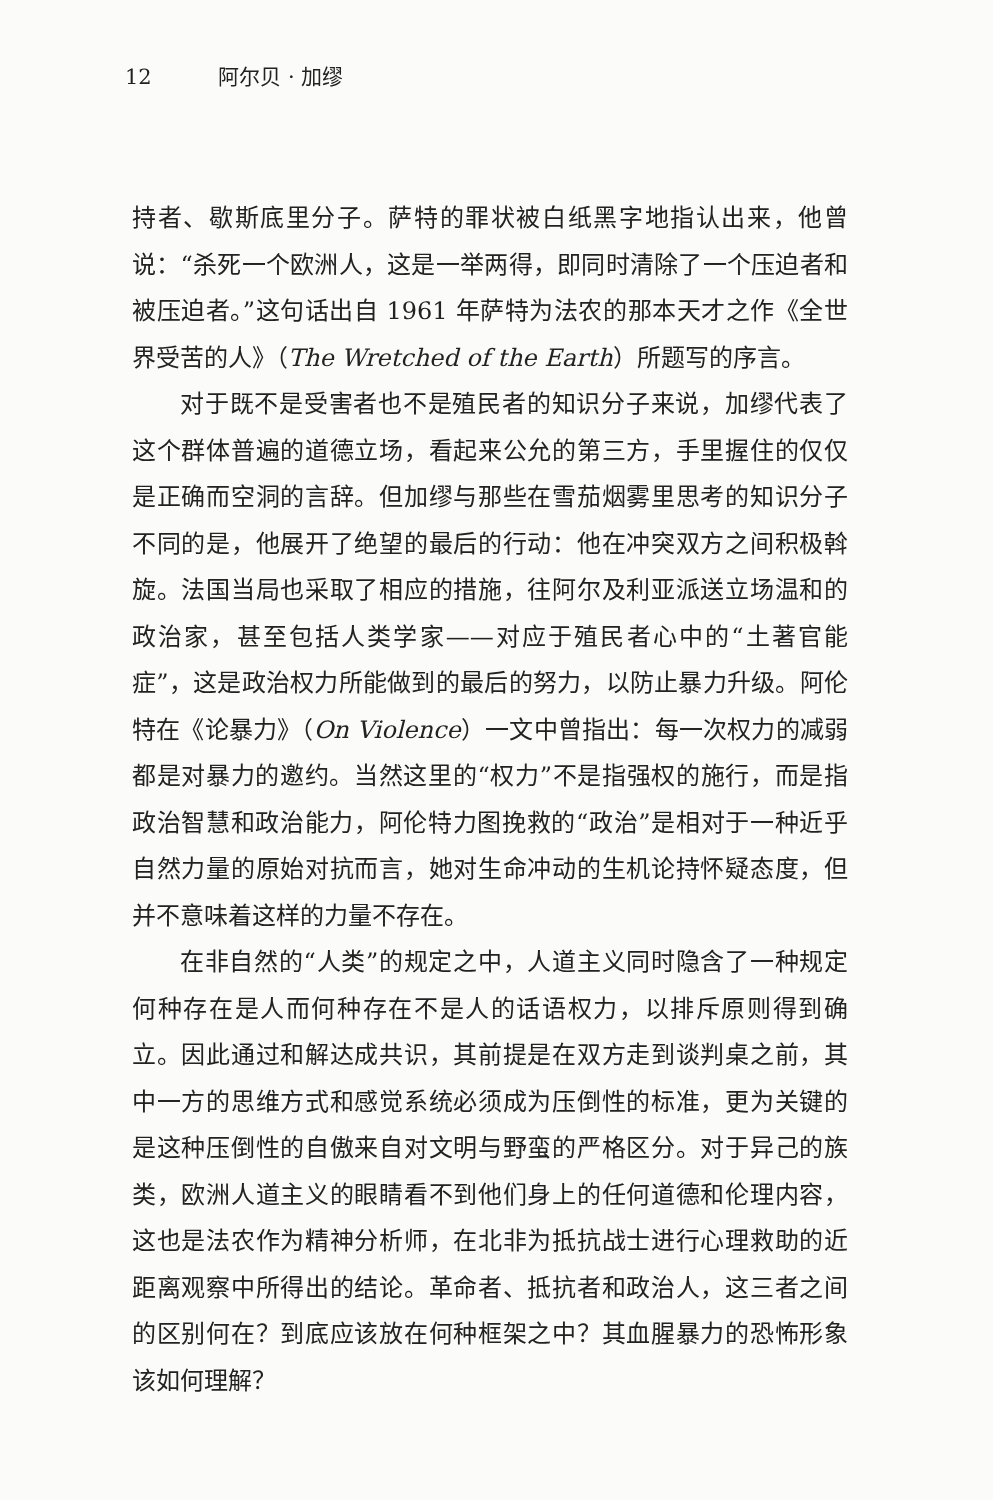12 阿尔贝 · 加缪
持者、歇斯底里分子。萨特的罪状被白纸黑字地指认出来，他曾说：“杀死一个欧洲人，这是一举两得，即同时清除了一个压迫者和被压迫者。”这句话出自 1961 年萨特为法农的那本天才之作《全世界受苦的人》（The Wretched of the Earth）所题写的序言。
对于既不是受害者也不是殖民者的知识分子来说，加缪代表了这个群体普遍的道德立场，看起来公允的第三方，手里握住的仅仅是正确而空洞的言辞。但加缪与那些在雪茄烟雾里思考的知识分子不同的是，他展开了绝望的最后的行动：他在冲突双方之间积极斡旋。法国当局也采取了相应的措施，往阿尔及利亚派送立场温和的政治家，甚至包括人类学家——对应于殖民者心中的“土著官能症”，这是政治权力所能做到的最后的努力，以防止暴力升级。阿伦特在《论暴力》（On Violence）一文中曾指出：每一次权力的减弱都是对暴力的邀约。当然这里的“权力”不是指强权的施行，而是指政治智慧和政治能力，阿伦特力图挽救的“政治”是相对于一种近乎自然力量的原始对抗而言，她对生命冲动的生机论持怀疑态度，但并不意味着这样的力量不存在。
在非自然的“人类”的规定之中，人道主义同时隐含了一种规定何种存在是人而何种存在不是人的话语权力，以排斥原则得到确立。因此通过和解达成共识，其前提是在双方走到谈判桌之前，其中一方的思维方式和感觉系统必须成为压倒性的标准，更为关键的是这种压倒性的自傲来自对文明与野蛮的严格区分。对于异己的族类，欧洲人道主义的眼睛看不到他们身上的任何道德和伦理内容，这也是法农作为精神分析师，在北非为抵抗战士进行心理救助的近距离观察中所得出的结论。革命者、抵抗者和政治人，这三者之间的区别何在？到底应该放在何种框架之中？其血腥暴力的恐怖形象该如何理解？